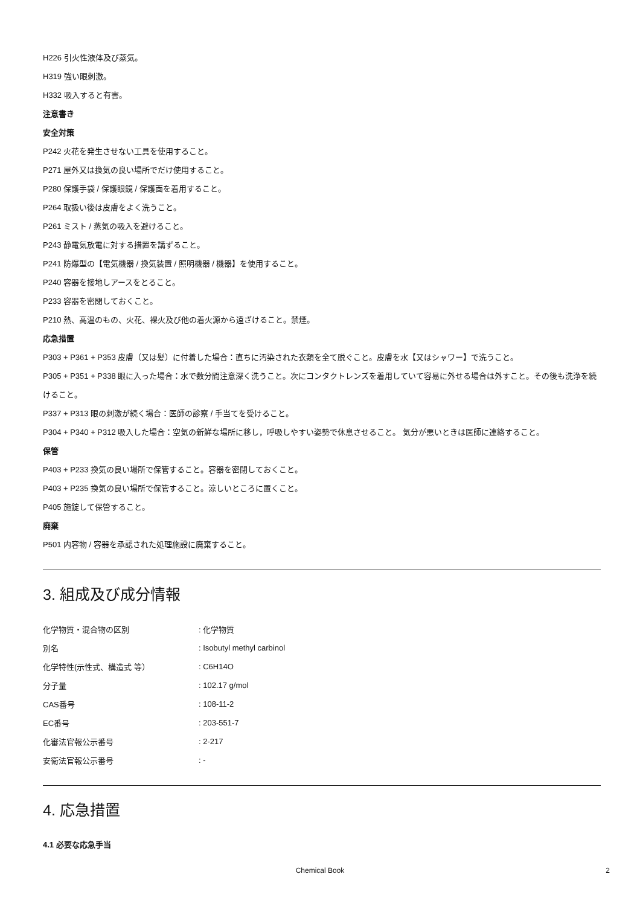H226 引火性液体及び蒸気。
H319 強い眼刺激。
H332 吸入すると有害。
注意書き
安全対策
P242 火花を発生させない工具を使用すること。
P271 屋外又は換気の良い場所でだけ使用すること。
P280 保護手袋 / 保護眼鏡 / 保護面を着用すること。
P264 取扱い後は皮膚をよく洗うこと。
P261 ミスト / 蒸気の吸入を避けること。
P243 静電気放電に対する措置を講ずること。
P241 防爆型の【電気機器 / 換気装置 / 照明機器 / 機器】を使用すること。
P240 容器を接地しアースをとること。
P233 容器を密閉しておくこと。
P210 熱、高温のもの、火花、裸火及び他の着火源から遠ざけること。禁煙。
応急措置
P303 + P361 + P353 皮膚（又は髪）に付着した場合：直ちに汚染された衣類を全て脱ぐこと。皮膚を水【又はシャワー】で洗うこと。
P305 + P351 + P338 眼に入った場合：水で数分間注意深く洗うこと。次にコンタクトレンズを着用していて容易に外せる場合は外すこと。その後も洗浄を続けること。
P337 + P313 眼の刺激が続く場合：医師の診察 / 手当てを受けること。
P304 + P340 + P312 吸入した場合：空気の新鮮な場所に移し，呼吸しやすい姿勢で休息させること。 気分が悪いときは医師に連絡すること。
保管
P403 + P233 換気の良い場所で保管すること。容器を密閉しておくこと。
P403 + P235 換気の良い場所で保管すること。涼しいところに置くこと。
P405 施錠して保管すること。
廃棄
P501 内容物 / 容器を承認された処理施設に廃棄すること。
3. 組成及び成分情報
| 化学物質・混合物の区別 | : 化学物質 |
| 別名 | : Isobutyl methyl carbinol |
| 化学特性(示性式、構造式 等） | : C6H14O |
| 分子量 | : 102.17 g/mol |
| CAS番号 | : 108-11-2 |
| EC番号 | : 203-551-7 |
| 化審法官報公示番号 | : 2-217 |
| 安衛法官報公示番号 | : - |
4. 応急措置
4.1 必要な応急手当
Chemical Book 2